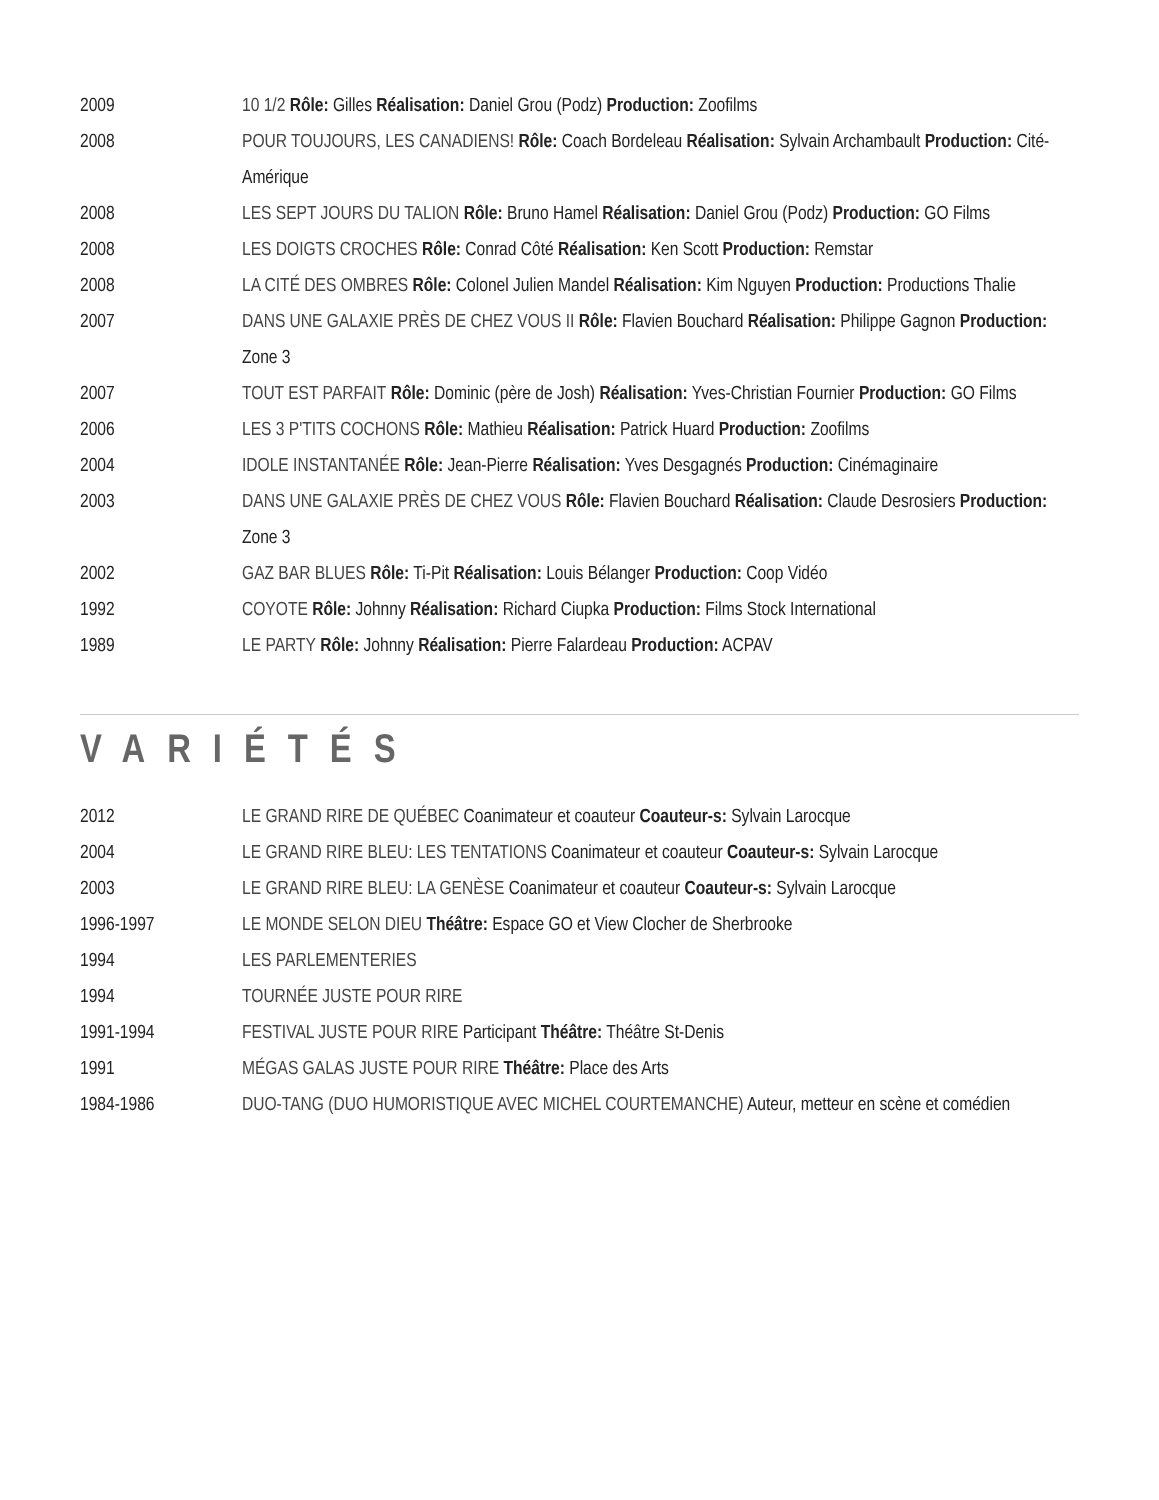| 2009 | 10 1/2 Rôle: Gilles Réalisation: Daniel Grou (Podz) Production: Zoofilms |
| 2008 | POUR TOUJOURS, LES CANADIENS! Rôle: Coach Bordeleau Réalisation: Sylvain Archambault Production: Cité-Amérique |
| 2008 | LES SEPT JOURS DU TALION Rôle: Bruno Hamel Réalisation: Daniel Grou (Podz) Production: GO Films |
| 2008 | LES DOIGTS CROCHES Rôle: Conrad Côté Réalisation: Ken Scott Production: Remstar |
| 2008 | LA CITÉ DES OMBRES Rôle: Colonel Julien Mandel Réalisation: Kim Nguyen Production: Productions Thalie |
| 2007 | DANS UNE GALAXIE PRÈS DE CHEZ VOUS II Rôle: Flavien Bouchard Réalisation: Philippe Gagnon Production: Zone 3 |
| 2007 | TOUT EST PARFAIT Rôle: Dominic (père de Josh) Réalisation: Yves-Christian Fournier Production: GO Films |
| 2006 | LES 3 P'TITS COCHONS Rôle: Mathieu Réalisation: Patrick Huard Production: Zoofilms |
| 2004 | IDOLE INSTANTANÉE Rôle: Jean-Pierre Réalisation: Yves Desgagnés Production: Cinémaginaire |
| 2003 | DANS UNE GALAXIE PRÈS DE CHEZ VOUS Rôle: Flavien Bouchard Réalisation: Claude Desrosiers Production: Zone 3 |
| 2002 | GAZ BAR BLUES Rôle: Ti-Pit Réalisation: Louis Bélanger Production: Coop Vidéo |
| 1992 | COYOTE Rôle: Johnny Réalisation: Richard Ciupka Production: Films Stock International |
| 1989 | LE PARTY Rôle: Johnny Réalisation: Pierre Falardeau Production: ACPAV |
VARIÉTÉS
| 2012 | LE GRAND RIRE DE QUÉBEC Coanimateur et coauteur Coauteur-s: Sylvain Larocque |
| 2004 | LE GRAND RIRE BLEU: LES TENTATIONS Coanimateur et coauteur Coauteur-s: Sylvain Larocque |
| 2003 | LE GRAND RIRE BLEU: LA GENÈSE Coanimateur et coauteur Coauteur-s: Sylvain Larocque |
| 1996-1997 | LE MONDE SELON DIEU Théâtre: Espace GO et View Clocher de Sherbrooke |
| 1994 | LES PARLEMENTERIES |
| 1994 | TOURNÉE JUSTE POUR RIRE |
| 1991-1994 | FESTIVAL JUSTE POUR RIRE Participant Théâtre: Théâtre St-Denis |
| 1991 | MÉGAS GALAS JUSTE POUR RIRE Théâtre: Place des Arts |
| 1984-1986 | DUO-TANG (DUO HUMORISTIQUE AVEC MICHEL COURTEMANCHE) Auteur, metteur en scène et comédien |